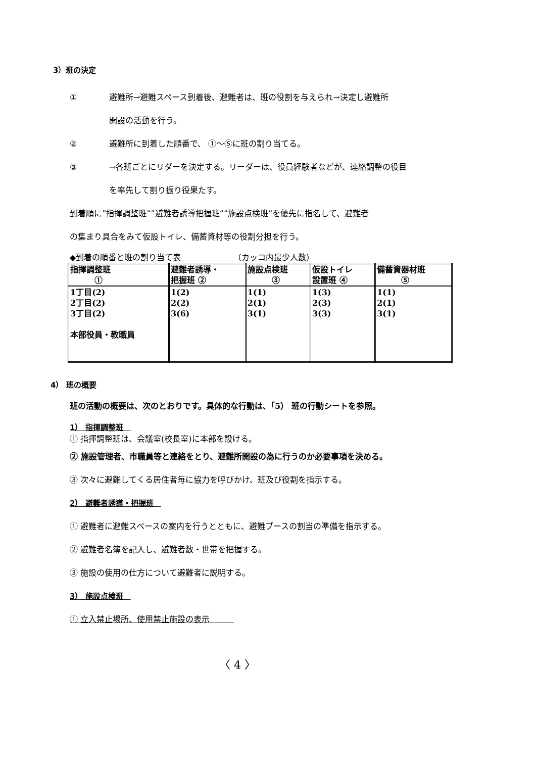3）班の決定
① 避難所→避難スペース到着後、避難者は、班の役割を与えられ→決定し避難所
開設の活動を行う。
② 避難所に到着した順番で、 ①～⑤に班の割り当てる。
③ →各班ごとにリダーを決定する。リーダーは、役員経験者などが、連絡調整の役目
を率先して割り振り役果たす。
到着順に”指揮調整班””避難者誘導把握班””施設点検班”を優先に指名して、避難者
の集まり具合をみて仮設トイレ、備蓄資材等の役割分担を行う。
◆到着の順番と班の割り当て表　　　　　　　（カッコ内最少人数）
| 指揮調整班 ① | 避難者誘導・ 把握班 ② | 施設点検班 ③ | 仮設トイレ 設置班 ④ | 備蓄資器材班 ⑤ |
| --- | --- | --- | --- | --- |
| 1丁目(2) 2丁目(2) 3丁目(2) 本部役員・教職員 | 1(2) 2(2) 3(6) | 1(1) 2(1) 3(1) | 1(3) 2(3) 3(3) | 1(1) 2(1) 3(1) |
4） 班の概要
班の活動の概要は、次のとおりです。具体的な行動は、「5） 班の行動シートを参照。
1） 指揮調整班　
① 指揮調整班は、会議室(校長室)に本部を設ける。
② 施設管理者、市職員等と連絡をとり、避難所開設の為に行うのか必要事項を決める。
③ 次々に避難してくる居住者毎に協力を呼びかけ、班及び役割を指示する。
2） 避難者誘導・把握班　
① 避難者に避難スペースの案内を行うとともに、避難ブースの割当の準備を指示する。
② 避難者名簿を記入し、避難者数・世帯を把握する。
③ 施設の使用の仕方について避難者に説明する。
3） 施設点検班　
① 立入禁止場所、使用禁止施設の表示　　　
〈 4 〉